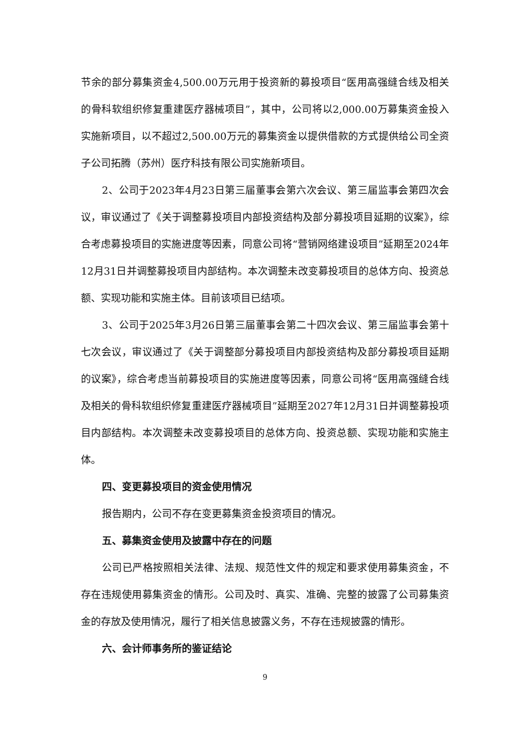节余的部分募集资金4,500.00万元用于投资新的募投项目“医用高强缝合线及相关的骨科软组织修复重建医疗器械项目”，其中，公司将以2,000.00万募集资金投入实施新项目，以不超过2,500.00万元的募集资金以提供借款的方式提供给公司全资子公司拓腾（苏州）医疗科技有限公司实施新项目。
2、公司于2023年4月23日第三届董事会第六次会议、第三届监事会第四次会议，审议通过了《关于调整募投项目内部投资结构及部分募投项目延期的议案》，综合考虑募投项目的实施进度等因素，同意公司将“营销网络建设项目”延期至2024年12月31日并调整募投项目内部结构。本次调整未改变募投项目的总体方向、投资总额、实现功能和实施主体。目前该项目已结项。
3、公司于2025年3月26日第三届董事会第二十四次会议、第三届监事会第十七次会议，审议通过了《关于调整部分募投项目内部投资结构及部分募投项目延期的议案》，综合考虑当前募投项目的实施进度等因素，同意公司将“医用高强缝合线及相关的骨科软组织修复重建医疗器械项目”延期至2027年12月31日并调整募投项目内部结构。本次调整未改变募投项目的总体方向、投资总额、实现功能和实施主体。
四、变更募投项目的资金使用情况
报告期内，公司不存在变更募集资金投资项目的情况。
五、募集资金使用及披露中存在的问题
公司已严格按照相关法律、法规、规范性文件的规定和要求使用募集资金，不存在违规使用募集资金的情形。公司及时、真实、准确、完整的披露了公司募集资金的存放及使用情况，履行了相关信息披露义务，不存在违规披露的情形。
六、会计师事务所的鉴证结论
9